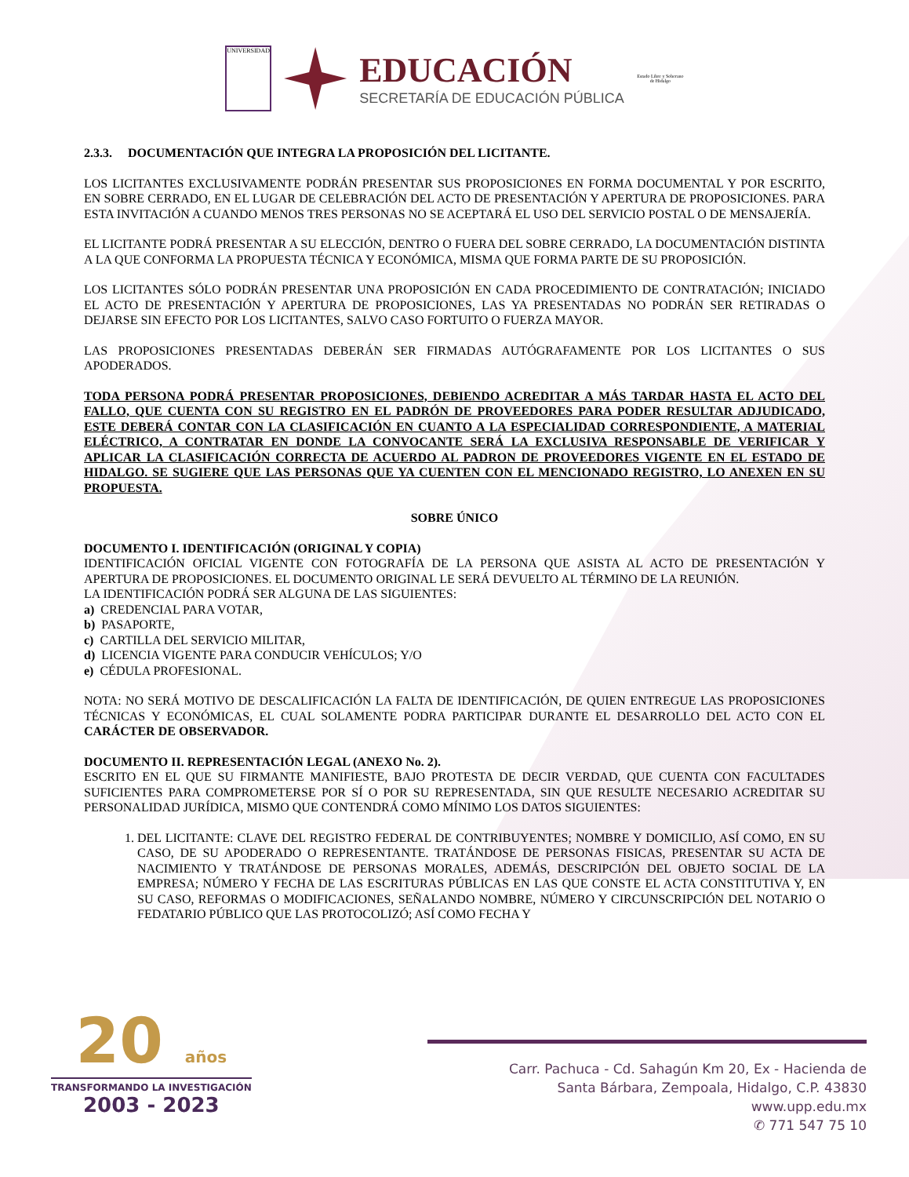UNIVERSIDAD
EDUCACIÓN
SECRETARÍA DE EDUCACIÓN PÚBLICA
Estado Libre y Soberano de Hidalgo
2.3.3. DOCUMENTACIÓN QUE INTEGRA LA PROPOSICIÓN DEL LICITANTE.
LOS LICITANTES EXCLUSIVAMENTE PODRÁN PRESENTAR SUS PROPOSICIONES EN FORMA DOCUMENTAL Y POR ESCRITO, EN SOBRE CERRADO, EN EL LUGAR DE CELEBRACIÓN DEL ACTO DE PRESENTACIÓN Y APERTURA DE PROPOSICIONES. PARA ESTA INVITACIÓN A CUANDO MENOS TRES PERSONAS NO SE ACEPTARÁ EL USO DEL SERVICIO POSTAL O DE MENSAJERÍA.
EL LICITANTE PODRÁ PRESENTAR A SU ELECCIÓN, DENTRO O FUERA DEL SOBRE CERRADO, LA DOCUMENTACIÓN DISTINTA A LA QUE CONFORMA LA PROPUESTA TÉCNICA Y ECONÓMICA, MISMA QUE FORMA PARTE DE SU PROPOSICIÓN.
LOS LICITANTES SÓLO PODRÁN PRESENTAR UNA PROPOSICIÓN EN CADA PROCEDIMIENTO DE CONTRATACIÓN; INICIADO EL ACTO DE PRESENTACIÓN Y APERTURA DE PROPOSICIONES, LAS YA PRESENTADAS NO PODRÁN SER RETIRADAS O DEJARSE SIN EFECTO POR LOS LICITANTES, SALVO CASO FORTUITO O FUERZA MAYOR.
LAS PROPOSICIONES PRESENTADAS DEBERÁN SER FIRMADAS AUTÓGRAFAMENTE POR LOS LICITANTES O SUS APODERADOS.
TODA PERSONA PODRÁ PRESENTAR PROPOSICIONES, DEBIENDO ACREDITAR A MÁS TARDAR HASTA EL ACTO DEL FALLO, QUE CUENTA CON SU REGISTRO EN EL PADRÓN DE PROVEEDORES PARA PODER RESULTAR ADJUDICADO, ESTE DEBERÁ CONTAR CON LA CLASIFICACIÓN EN CUANTO A LA ESPECIALIDAD CORRESPONDIENTE, A MATERIAL ELÉCTRICO, A CONTRATAR EN DONDE LA CONVOCANTE SERÁ LA EXCLUSIVA RESPONSABLE DE VERIFICAR Y APLICAR LA CLASIFICACIÓN CORRECTA DE ACUERDO AL PADRON DE PROVEEDORES VIGENTE EN EL ESTADO DE HIDALGO. SE SUGIERE QUE LAS PERSONAS QUE YA CUENTEN CON EL MENCIONADO REGISTRO, LO ANEXEN EN SU PROPUESTA.
SOBRE ÚNICO
DOCUMENTO I. IDENTIFICACIÓN (ORIGINAL Y COPIA)
IDENTIFICACIÓN OFICIAL VIGENTE CON FOTOGRAFÍA DE LA PERSONA QUE ASISTA AL ACTO DE PRESENTACIÓN Y APERTURA DE PROPOSICIONES. EL DOCUMENTO ORIGINAL LE SERÁ DEVUELTO AL TÉRMINO DE LA REUNIÓN.
LA IDENTIFICACIÓN PODRÁ SER ALGUNA DE LAS SIGUIENTES:
a) CREDENCIAL PARA VOTAR,
b) PASAPORTE,
c) CARTILLA DEL SERVICIO MILITAR,
d) LICENCIA VIGENTE PARA CONDUCIR VEHÍCULOS; Y/O
e) CÉDULA PROFESIONAL.
NOTA: NO SERÁ MOTIVO DE DESCALIFICACIÓN LA FALTA DE IDENTIFICACIÓN, DE QUIEN ENTREGUE LAS PROPOSICIONES TÉCNICAS Y ECONÓMICAS, EL CUAL SOLAMENTE PODRA PARTICIPAR DURANTE EL DESARROLLO DEL ACTO CON EL CARÁCTER DE OBSERVADOR.
DOCUMENTO II. REPRESENTACIÓN LEGAL (ANEXO No. 2).
ESCRITO EN EL QUE SU FIRMANTE MANIFIESTE, BAJO PROTESTA DE DECIR VERDAD, QUE CUENTA CON FACULTADES SUFICIENTES PARA COMPROMETERSE POR SÍ O POR SU REPRESENTADA, SIN QUE RESULTE NECESARIO ACREDITAR SU PERSONALIDAD JURÍDICA, MISMO QUE CONTENDRÁ COMO MÍNIMO LOS DATOS SIGUIENTES:
1. DEL LICITANTE: CLAVE DEL REGISTRO FEDERAL DE CONTRIBUYENTES; NOMBRE Y DOMICILIO, ASÍ COMO, EN SU CASO, DE SU APODERADO O REPRESENTANTE. TRATÁNDOSE DE PERSONAS FISICAS, PRESENTAR SU ACTA DE NACIMIENTO Y TRATÁNDOSE DE PERSONAS MORALES, ADEMÁS, DESCRIPCIÓN DEL OBJETO SOCIAL DE LA EMPRESA; NÚMERO Y FECHA DE LAS ESCRITURAS PÚBLICAS EN LAS QUE CONSTE EL ACTA CONSTITUTIVA Y, EN SU CASO, REFORMAS O MODIFICACIONES, SEÑALANDO NOMBRE, NÚMERO Y CIRCUNSCRIPCIÓN DEL NOTARIO O FEDATARIO PÚBLICO QUE LAS PROTOCOLIZÓ; ASÍ COMO FECHA Y
20 años
TRANSFORMANDO LA INVESTIGACIÓN
2003 - 2023
Carr. Pachuca - Cd. Sahagún Km 20, Ex - Hacienda de
Santa Bárbara, Zempoala, Hidalgo, C.P. 43830
www.upp.edu.mx
✆ 771 547 75 10